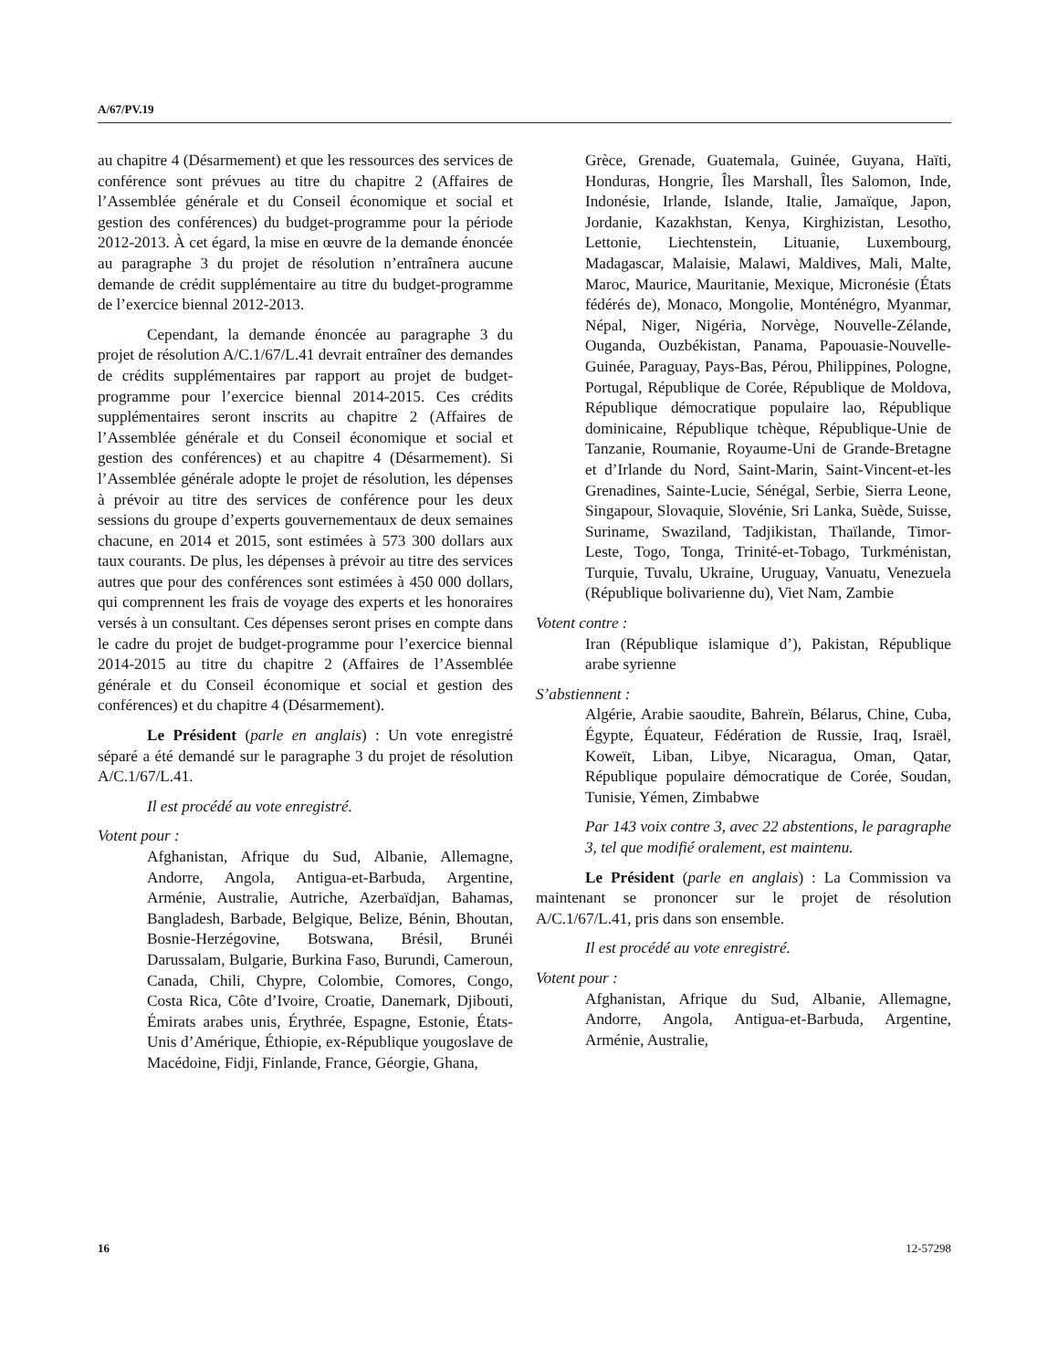A/67/PV.19
au chapitre 4 (Désarmement) et que les ressources des services de conférence sont prévues au titre du chapitre 2 (Affaires de l’Assemblée générale et du Conseil économique et social et gestion des conférences) du budget-programme pour la période 2012-2013. À cet égard, la mise en œuvre de la demande énoncée au paragraphe 3 du projet de résolution n’entraînera aucune demande de crédit supplémentaire au titre du budget-programme de l’exercice biennal 2012-2013.
Cependant, la demande énoncée au paragraphe 3 du projet de résolution A/C.1/67/L.41 devrait entraîner des demandes de crédits supplémentaires par rapport au projet de budget-programme pour l’exercice biennal 2014-2015. Ces crédits supplémentaires seront inscrits au chapitre 2 (Affaires de l’Assemblée générale et du Conseil économique et social et gestion des conférences) et au chapitre 4 (Désarmement). Si l’Assemblée générale adopte le projet de résolution, les dépenses à prévoir au titre des services de conférence pour les deux sessions du groupe d’experts gouvernementaux de deux semaines chacune, en 2014 et 2015, sont estimées à 573 300 dollars aux taux courants. De plus, les dépenses à prévoir au titre des services autres que pour des conférences sont estimées à 450 000 dollars, qui comprennent les frais de voyage des experts et les honoraires versés à un consultant. Ces dépenses seront prises en compte dans le cadre du projet de budget-programme pour l’exercice biennal 2014-2015 au titre du chapitre 2 (Affaires de l’Assemblée générale et du Conseil économique et social et gestion des conférences) et du chapitre 4 (Désarmement).
Le Président (parle en anglais) : Un vote enregistré séparé a été demandé sur le paragraphe 3 du projet de résolution A/C.1/67/L.41.
Il est procédé au vote enregistré.
Votent pour :
Afghanistan, Afrique du Sud, Albanie, Allemagne, Andorre, Angola, Antigua-et-Barbuda, Argentine, Arménie, Australie, Autriche, Azerbaïdjan, Bahamas, Bangladesh, Barbade, Belgique, Belize, Bénin, Bhoutan, Bosnie-Herzégovine, Botswana, Brésil, Brunéi Darussalam, Bulgarie, Burkina Faso, Burundi, Cameroun, Canada, Chili, Chypre, Colombie, Comores, Congo, Costa Rica, Côte d’Ivoire, Croatie, Danemark, Djibouti, Émirats arabes unis, Érythrée, Espagne, Estonie, États-Unis d’Amérique, Éthiopie, ex-République yougoslave de Macédoine, Fidji, Finlande, France, Géorgie, Ghana,
Grèce, Grenade, Guatemala, Guinée, Guyana, Haïti, Honduras, Hongrie, Îles Marshall, Îles Salomon, Inde, Indonésie, Irlande, Islande, Italie, Jamaïque, Japon, Jordanie, Kazakhstan, Kenya, Kirghizistan, Lesotho, Lettonie, Liechtenstein, Lituanie, Luxembourg, Madagascar, Malaisie, Malawi, Maldives, Mali, Malte, Maroc, Maurice, Mauritanie, Mexique, Micronésie (États fédérés de), Monaco, Mongolie, Monténégro, Myanmar, Népal, Niger, Nigéria, Norvège, Nouvelle-Zélande, Ouganda, Ouzbékistan, Panama, Papouasie-Nouvelle-Guinée, Paraguay, Pays-Bas, Pérou, Philippines, Pologne, Portugal, République de Corée, République de Moldova, République démocratique populaire lao, République dominicaine, République tchèque, République-Unie de Tanzanie, Roumanie, Royaume-Uni de Grande-Bretagne et d’Irlande du Nord, Saint-Marin, Saint-Vincent-et-les Grenadines, Sainte-Lucie, Sénégal, Serbie, Sierra Leone, Singapour, Slovaquie, Slovénie, Sri Lanka, Suède, Suisse, Suriname, Swaziland, Tadjikistan, Thaïlande, Timor-Leste, Togo, Tonga, Trinité-et-Tobago, Turkménistan, Turquie, Tuvalu, Ukraine, Uruguay, Vanuatu, Venezuela (République bolivarienne du), Viet Nam, Zambie
Votent contre :
Iran (République islamique d’), Pakistan, République arabe syrienne
S’abstiennent :
Algérie, Arabie saoudite, Bahreïn, Bélarus, Chine, Cuba, Égypte, Équateur, Fédération de Russie, Iraq, Israël, Koweït, Liban, Libye, Nicaragua, Oman, Qatar, République populaire démocratique de Corée, Soudan, Tunisie, Yémen, Zimbabwe
Par 143 voix contre 3, avec 22 abstentions, le paragraphe 3, tel que modifié oralement, est maintenu.
Le Président (parle en anglais) : La Commission va maintenant se prononcer sur le projet de résolution A/C.1/67/L.41, pris dans son ensemble.
Il est procédé au vote enregistré.
Votent pour :
Afghanistan, Afrique du Sud, Albanie, Allemagne, Andorre, Angola, Antigua-et-Barbuda, Argentine, Arménie, Australie,
16 12-57298